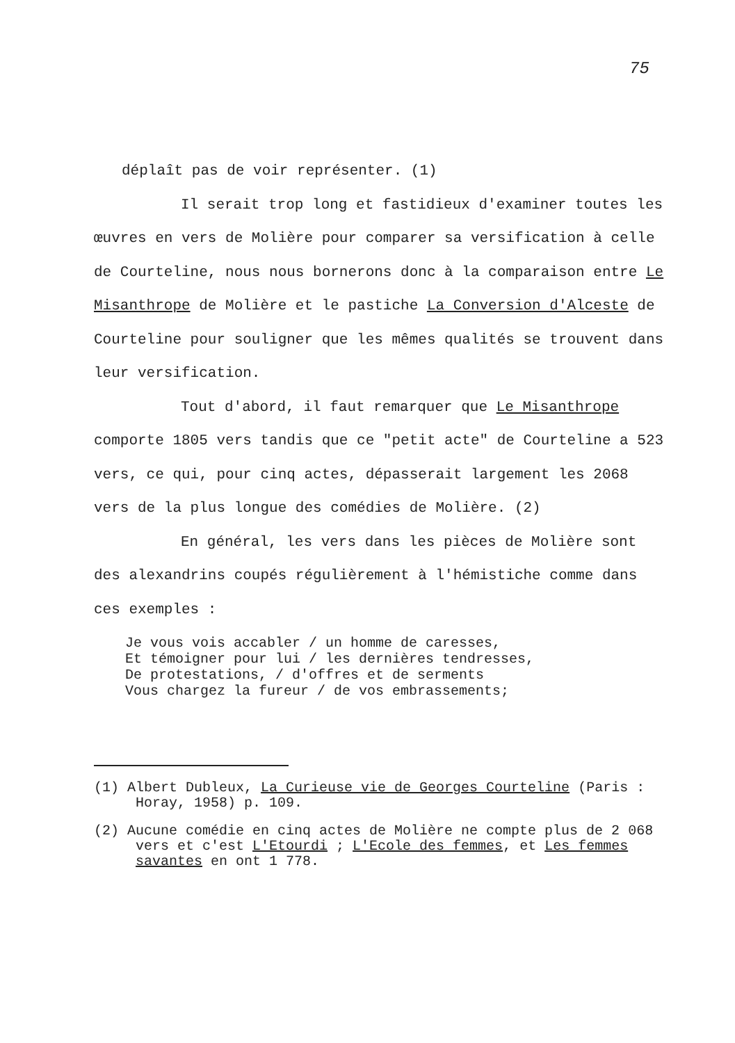75
déplaît pas de voir représenter. (1)
Il serait trop long et fastidieux d'examiner toutes les œuvres en vers de Molière pour comparer sa versification à celle de Courteline, nous nous bornerons donc à la comparaison entre Le Misanthrope de Molière et le pastiche La Conversion d'Alceste de Courteline pour souligner que les mêmes qualités se trouvent dans leur versification.
Tout d'abord, il faut remarquer que Le Misanthrope comporte 1805 vers tandis que ce "petit acte" de Courteline a 523 vers, ce qui, pour cinq actes, dépasserait largement les 2068 vers de la plus longue des comédies de Molière. (2)
En général, les vers dans les pièces de Molière sont des alexandrins coupés régulièrement à l'hémistiche comme dans ces exemples :
Je vous vois accabler / un homme de caresses,
Et témoigner pour lui / les dernières tendresses,
De protestations, / d'offres et de serments
Vous chargez la fureur / de vos embrassements;
(1) Albert Dubleux, La Curieuse vie de Georges Courteline (Paris : Horay, 1958) p. 109.
(2) Aucune comédie en cinq actes de Molière ne compte plus de 2 068 vers et c'est L'Etourdi ; L'Ecole des femmes, et Les femmes savantes en ont 1 778.